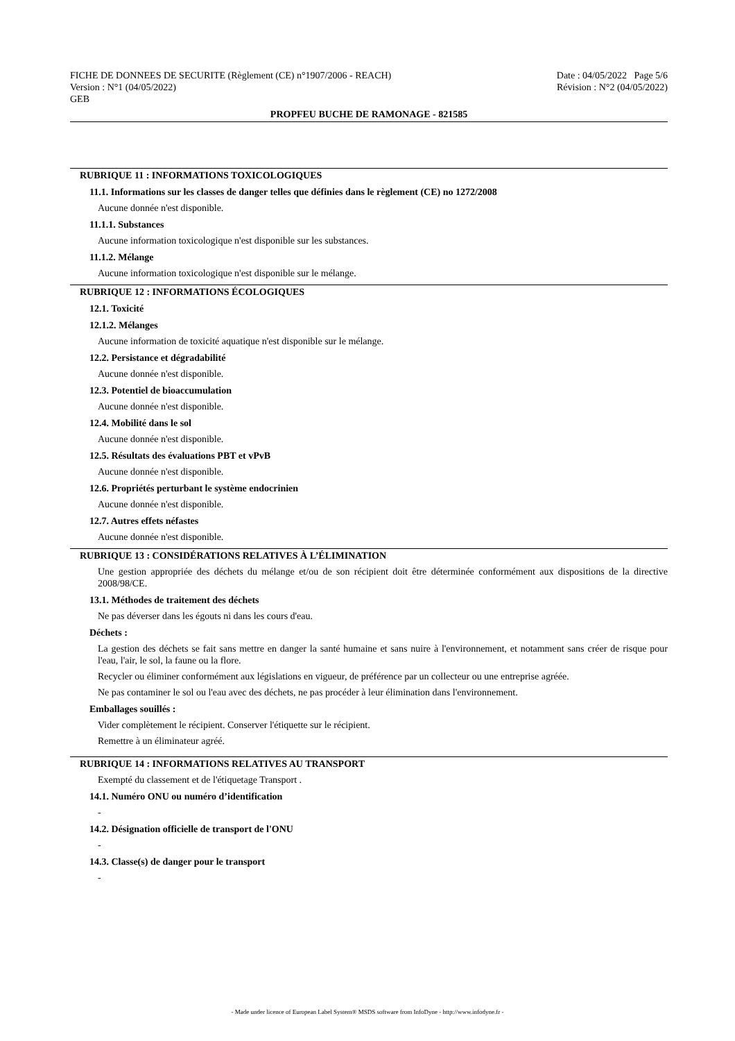FICHE DE DONNEES DE SECURITE (Règlement (CE) n°1907/2006 - REACH)
Version : N°1 (04/05/2022)
GEB
Date : 04/05/2022 Page 5/6
Révision : N°2 (04/05/2022)
PROPFEU BUCHE DE RAMONAGE - 821585
RUBRIQUE 11 : INFORMATIONS TOXICOLOGIQUES
11.1. Informations sur les classes de danger telles que définies dans le règlement (CE) no 1272/2008
Aucune donnée n'est disponible.
11.1.1. Substances
Aucune information toxicologique n'est disponible sur les substances.
11.1.2. Mélange
Aucune information toxicologique n'est disponible sur le mélange.
RUBRIQUE 12 : INFORMATIONS ÉCOLOGIQUES
12.1. Toxicité
12.1.2. Mélanges
Aucune information de toxicité aquatique n'est disponible sur le mélange.
12.2. Persistance et dégradabilité
Aucune donnée n'est disponible.
12.3. Potentiel de bioaccumulation
Aucune donnée n'est disponible.
12.4. Mobilité dans le sol
Aucune donnée n'est disponible.
12.5. Résultats des évaluations PBT et vPvB
Aucune donnée n'est disponible.
12.6. Propriétés perturbant le système endocrinien
Aucune donnée n'est disponible.
12.7. Autres effets néfastes
Aucune donnée n'est disponible.
RUBRIQUE 13 : CONSIDÉRATIONS RELATIVES À L’ÉLIMINATION
Une gestion appropriée des déchets du mélange et/ou de son récipient doit être déterminée conformément aux dispositions de la directive 2008/98/CE.
13.1. Méthodes de traitement des déchets
Ne pas déverser dans les égouts ni dans les cours d'eau.
Déchets :
La gestion des déchets se fait sans mettre en danger la santé humaine et sans nuire à l'environnement, et notamment sans créer de risque pour l'eau, l'air, le sol, la faune ou la flore.
Recycler ou éliminer conformément aux législations en vigueur, de préférence par un collecteur ou une entreprise agréée.
Ne pas contaminer le sol ou l'eau avec des déchets, ne pas procéder à leur élimination dans l'environnement.
Emballages souillés :
Vider complètement le récipient. Conserver l'étiquette sur le récipient.
Remettre à un éliminateur agréé.
RUBRIQUE 14 : INFORMATIONS RELATIVES AU TRANSPORT
Exempté du classement et de l'étiquetage Transport .
14.1. Numéro ONU ou numéro d’identification
-
14.2. Désignation officielle de transport de l'ONU
-
14.3. Classe(s) de danger pour le transport
-
- Made under licence of European Label System® MSDS software from InfoDyne - http://www.infodyne.fr -